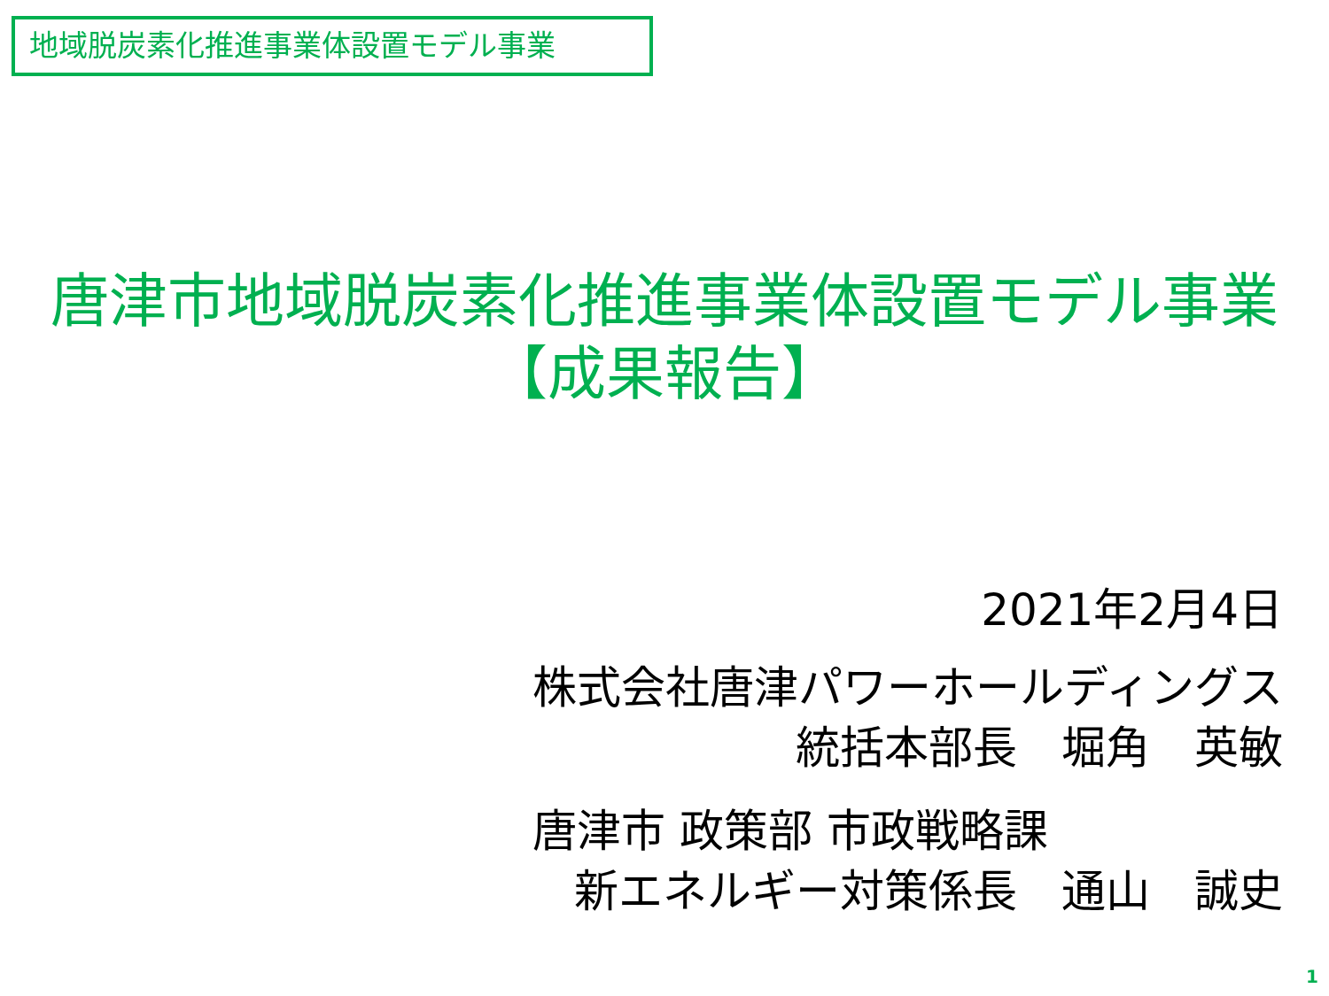地域脱炭素化推進事業体設置モデル事業
唐津市地域脱炭素化推進事業体設置モデル事業
【成果報告】
2021年2月4日
株式会社唐津パワーホールディングス
統括本部長　堀角　英敏
唐津市 政策部 市政戦略課
新エネルギー対策係長　通山　誠史
1